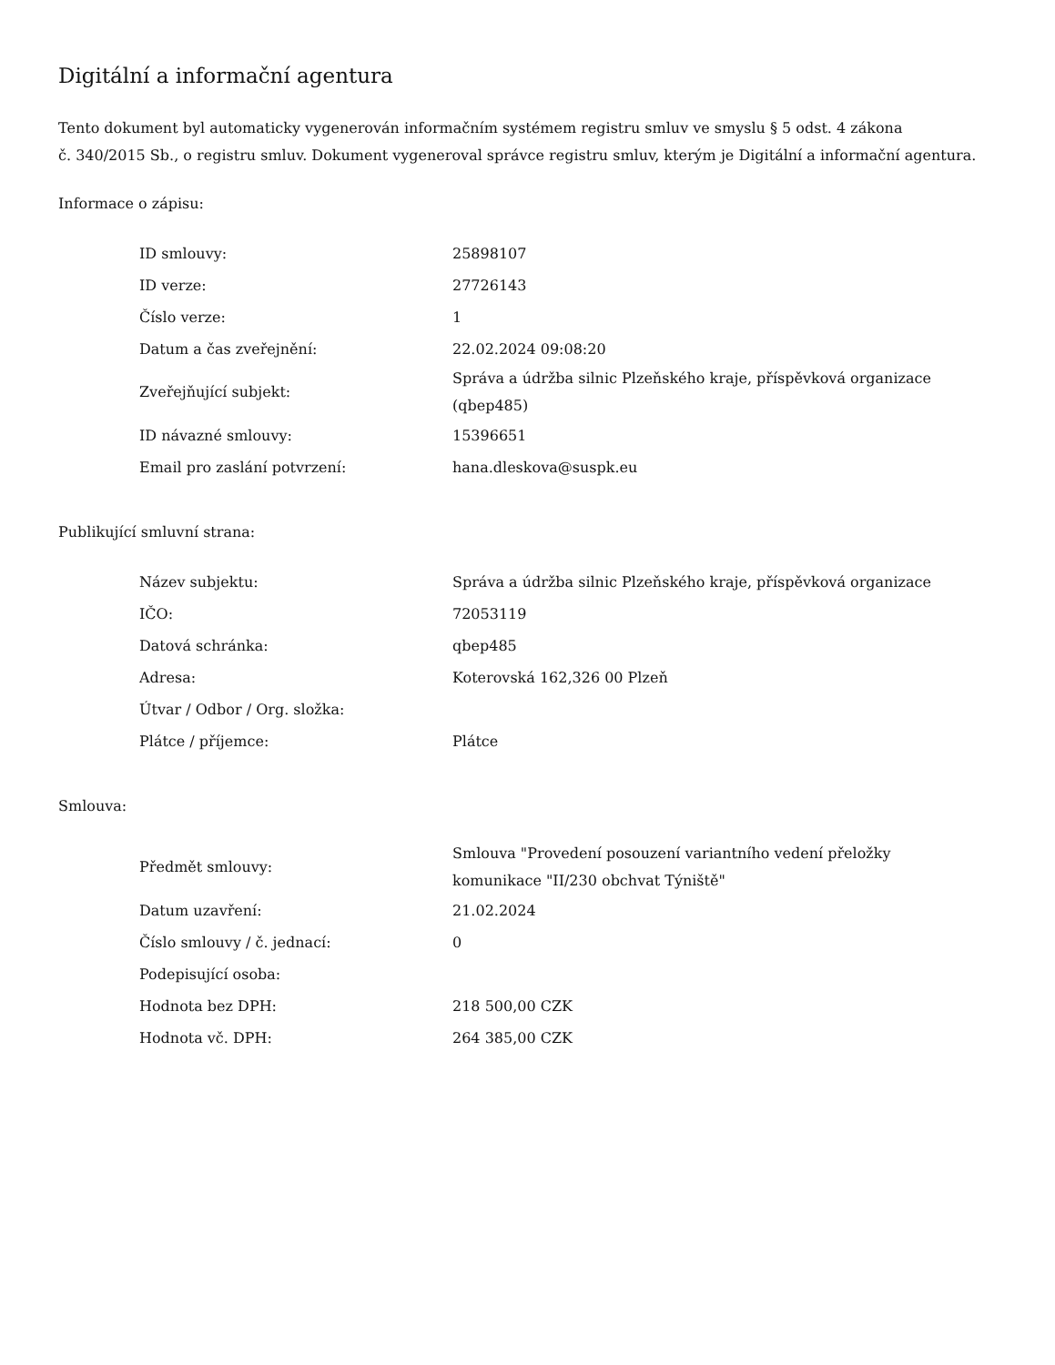Digitální a informační agentura
Tento dokument byl automaticky vygenerován informačním systémem registru smluv ve smyslu § 5 odst. 4 zákona
č. 340/2015 Sb., o registru smluv. Dokument vygeneroval správce registru smluv, kterým je Digitální a informační agentura.
Informace o zápisu:
| ID smlouvy: | 25898107 |
| ID verze: | 27726143 |
| Číslo verze: | 1 |
| Datum a čas zveřejnění: | 22.02.2024 09:08:20 |
| Zveřejňující subjekt: | Správa a údržba silnic Plzeňského kraje, příspěvková organizace (qbep485) |
| ID návazné smlouvy: | 15396651 |
| Email pro zaslání potvrzení: | hana.dleskova@suspk.eu |
Publikující smluvní strana:
| Název subjektu: | Správa a údržba silnic Plzeňského kraje, příspěvková organizace |
| IČO: | 72053119 |
| Datová schránka: | qbep485 |
| Adresa: | Koterovská 162,326 00 Plzeň |
| Útvar / Odbor / Org. složka: | |
| Plátce / příjemce: | Plátce |
Smlouva:
| Předmět smlouvy: | Smlouva "Provedení posouzení variantního vedení přeložky komunikace "II/230 obchvat Týniště" |
| Datum uzavření: | 21.02.2024 |
| Číslo smlouvy / č. jednací: | 0 |
| Podepisující osoba: | |
| Hodnota bez DPH: | 218 500,00 CZK |
| Hodnota vč. DPH: | 264 385,00 CZK |